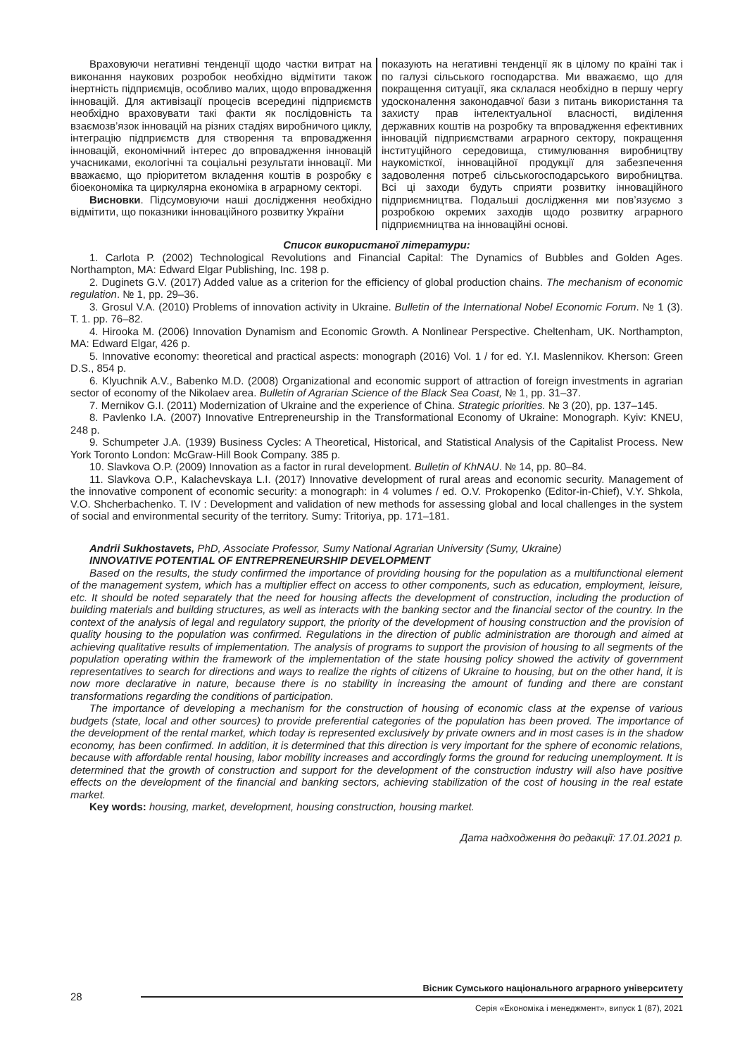Враховуючи негативні тенденції щодо частки витрат на виконання наукових розробок необхідно відмітити також інертність підприємців, особливо малих, щодо впровадження інновацій. Для активізації процесів всередині підприємств необхідно враховувати такі факти як послідовність та взаємозв’язок інновацій на різних стадіях виробничого циклу, інтеграцію підприємств для створення та впровадження інновацій, економічний інтерес до впровадження інновацій учасниками, екологічні та соціальні результати інновації. Ми вважаємо, що пріоритетом вкладення коштів в розробку є біоекономіка та циркулярна економіка в аграрному секторі.
Висновки. Підсумовуючи наші дослідження необхідно відмітити, що показники інноваційного розвитку України
показують на негативні тенденції як в цілому по країні так і по галузі сільського господарства. Ми вважаємо, що для покращення ситуації, яка склалася необхідно в першу чергу удосконалення законодавчої бази з питань використання та захисту прав інтелектуальної власності, виділення державних коштів на розробку та впровадження ефективних інновацій підприємствами аграрного сектору, покращення інституційного середовища, стимулювання виробництву наукомісткої, інноваційної продукції для забезпечення задоволення потреб сільськогосподарського виробництва. Всі ці заходи будуть сприяти розвитку інноваційного підприємництва. Подальші дослідження ми пов’язуємо з розробкою окремих заходів щодо розвитку аграрного підприємництва на інноваційні основі.
Список використаної літератури:
1. Carlota P. (2002) Technological Revolutions and Financial Capital: The Dynamics of Bubbles and Golden Ages. Northampton, MA: Edward Elgar Publishing, Inc. 198 p.
2. Duginets G.V. (2017) Added value as a criterion for the efficiency of global production chains. The mechanism of economic regulation. № 1, pp. 29–36.
3. Grosul V.A. (2010) Problems of innovation activity in Ukraine. Bulletin of the International Nobel Economic Forum. № 1 (3). T. 1. pp. 76–82.
4. Hirooka M. (2006) Innovation Dynamism and Economic Growth. A Nonlinear Perspective. Cheltenham, UK. Northampton, MA: Edward Elgar, 426 p.
5. Innovative economy: theoretical and practical aspects: monograph (2016) Vol. 1 / for ed. Y.I. Maslennikov. Kherson: Green D.S., 854 p.
6. Klyuchnik A.V., Babenko M.D. (2008) Organizational and economic support of attraction of foreign investments in agrarian sector of economy of the Nikolaev area. Bulletin of Agrarian Science of the Black Sea Coast, № 1, pp. 31–37.
7. Mernikov G.I. (2011) Modernization of Ukraine and the experience of China. Strategic priorities. № 3 (20), pp. 137–145.
8. Pavlenko I.A. (2007) Innovative Entrepreneurship in the Transformational Economy of Ukraine: Monograph. Kyiv: KNEU, 248 p.
9. Schumpeter J.A. (1939) Business Cycles: A Theoretical, Historical, and Statistical Analysis of the Capitalist Process. New York Toronto London: McGraw-Hill Book Company. 385 p.
10. Slavkova O.P. (2009) Innovation as a factor in rural development. Bulletin of KhNAU. № 14, pp. 80–84.
11. Slavkova O.P., Kalachevskaya L.I. (2017) Innovative development of rural areas and economic security. Management of the innovative component of economic security: a monograph: in 4 volumes / ed. O.V. Prokopenko (Editor-in-Chief), V.Y. Shkola, V.O. Shcherbachenko. T. IV : Development and validation of new methods for assessing global and local challenges in the system of social and environmental security of the territory. Sumy: Tritoriya, pp. 171–181.
Andrii Sukhostavets, PhD, Associate Professor, Sumy National Agrarian University (Sumy, Ukraine)
INNOVATIVE POTENTIAL OF ENTREPRENEURSHIP DEVELOPMENT
Based on the results, the study confirmed the importance of providing housing for the population as a multifunctional element of the management system, which has a multiplier effect on access to other components, such as education, employment, leisure, etc. It should be noted separately that the need for housing affects the development of construction, including the production of building materials and building structures, as well as interacts with the banking sector and the financial sector of the country. In the context of the analysis of legal and regulatory support, the priority of the development of housing construction and the provision of quality housing to the population was confirmed. Regulations in the direction of public administration are thorough and aimed at achieving qualitative results of implementation. The analysis of programs to support the provision of housing to all segments of the population operating within the framework of the implementation of the state housing policy showed the activity of government representatives to search for directions and ways to realize the rights of citizens of Ukraine to housing, but on the other hand, it is now more declarative in nature, because there is no stability in increasing the amount of funding and there are constant transformations regarding the conditions of participation.
The importance of developing a mechanism for the construction of housing of economic class at the expense of various budgets (state, local and other sources) to provide preferential categories of the population has been proved. The importance of the development of the rental market, which today is represented exclusively by private owners and in most cases is in the shadow economy, has been confirmed. In addition, it is determined that this direction is very important for the sphere of economic relations, because with affordable rental housing, labor mobility increases and accordingly forms the ground for reducing unemployment. It is determined that the growth of construction and support for the development of the construction industry will also have positive effects on the development of the financial and banking sectors, achieving stabilization of the cost of housing in the real estate market.
Key words: housing, market, development, housing construction, housing market.
Дата надходження до редакції: 17.01.2021 р.
Вісник Сумського національного аграрного університету
28
Серія «Економіка і менеджмент», випуск 1 (87), 2021